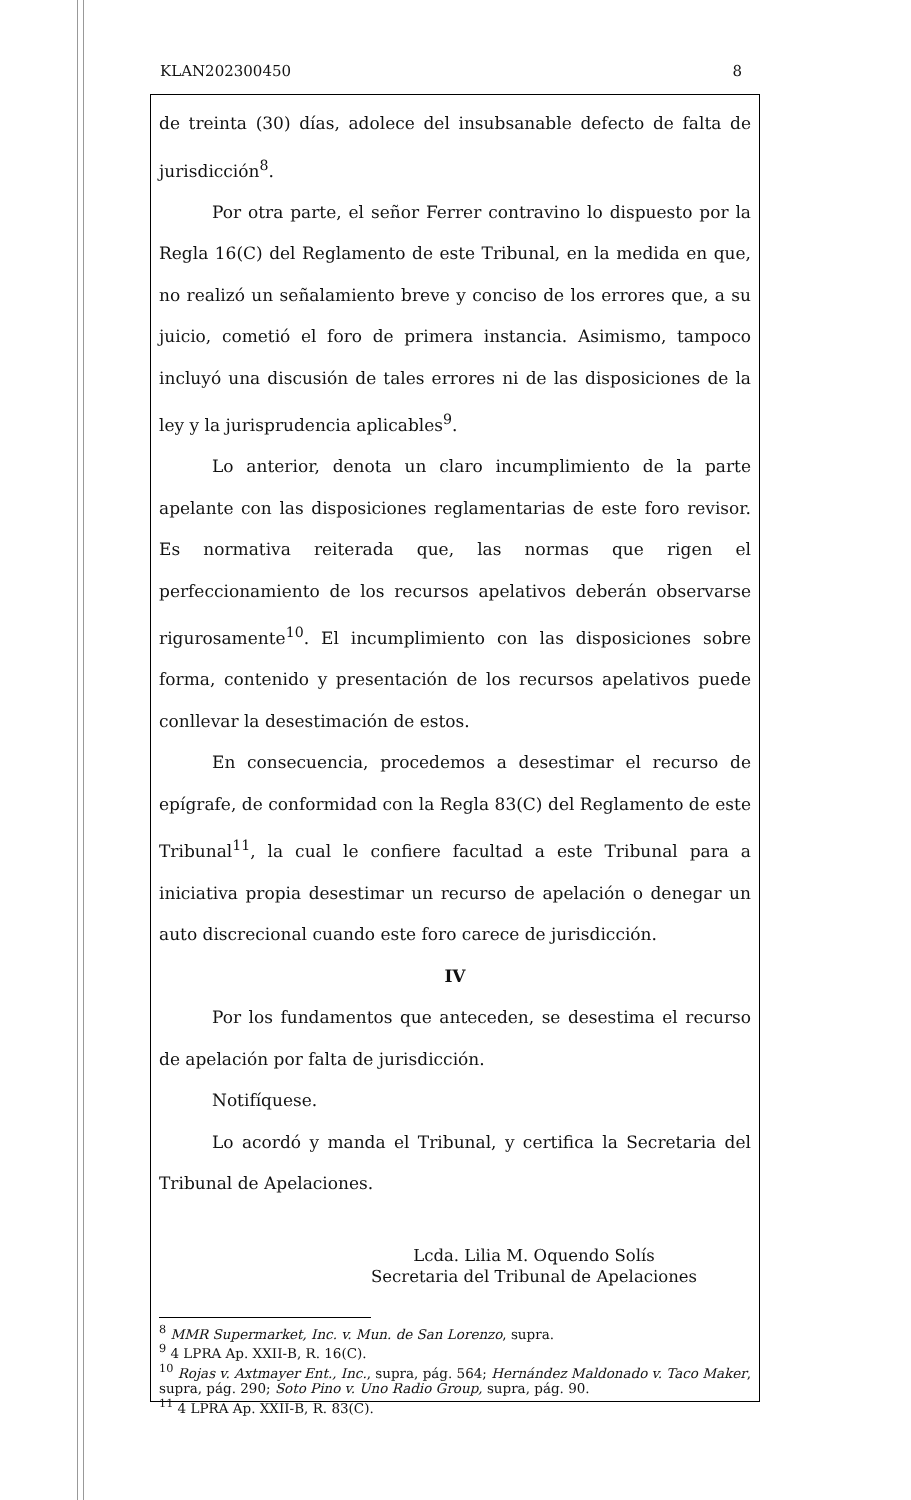KLAN202300450 8
de treinta (30) días, adolece del insubsanable defecto de falta de jurisdicción<sup>8</sup>.
Por otra parte, el señor Ferrer contravino lo dispuesto por la Regla 16(C) del Reglamento de este Tribunal, en la medida en que, no realizó un señalamiento breve y conciso de los errores que, a su juicio, cometió el foro de primera instancia. Asimismo, tampoco incluyó una discusión de tales errores ni de las disposiciones de la ley y la jurisprudencia aplicables<sup>9</sup>.
Lo anterior, denota un claro incumplimiento de la parte apelante con las disposiciones reglamentarias de este foro revisor. Es normativa reiterada que, las normas que rigen el perfeccionamiento de los recursos apelativos deberán observarse rigurosamente<sup>10</sup>. El incumplimiento con las disposiciones sobre forma, contenido y presentación de los recursos apelativos puede conllevar la desestimación de estos.
En consecuencia, procedemos a desestimar el recurso de epígrafe, de conformidad con la Regla 83(C) del Reglamento de este Tribunal<sup>11</sup>, la cual le confiere facultad a este Tribunal para a iniciativa propia desestimar un recurso de apelación o denegar un auto discrecional cuando este foro carece de jurisdicción.
IV
Por los fundamentos que anteceden, se desestima el recurso de apelación por falta de jurisdicción.
Notifíquese.
Lo acordó y manda el Tribunal, y certifica la Secretaria del Tribunal de Apelaciones.
Lcda. Lilia M. Oquendo Solís
Secretaria del Tribunal de Apelaciones
<sup>8</sup> MMR Supermarket, Inc. v. Mun. de San Lorenzo, supra.
<sup>9</sup> 4 LPRA Ap. XXII-B, R. 16(C).
<sup>10</sup> Rojas v. Axtmayer Ent., Inc., supra, pág. 564; Hernández Maldonado v. Taco Maker, supra, pág. 290; Soto Pino v. Uno Radio Group, supra, pág. 90.
<sup>11</sup> 4 LPRA Ap. XXII-B, R. 83(C).